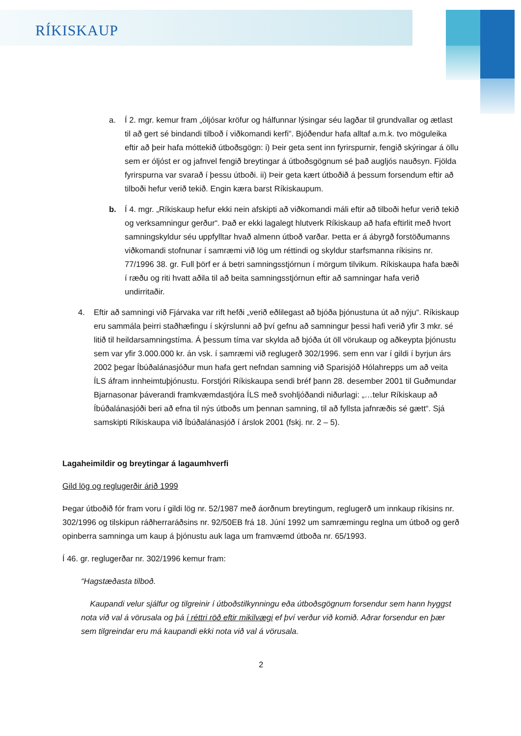RÍKISKAUP
a. Í 2. mgr. kemur fram „óljósar kröfur og hálfunnar lýsingar séu lagðar til grundvallar og ætlast til að gert sé bindandi tilboð í viðkomandi kerfi”. Bjóðendur hafa alltaf a.m.k. tvo möguleika eftir að þeir hafa móttekið útboðsgögn: i) Þeir geta sent inn fyrirspurnir, fengið skýringar á öllu sem er óljóst er og jafnvel fengið breytingar á útboðsgögnum sé það augljós nauðsyn. Fjölda fyrirspurna var svarað í þessu útboði. ii) Þeir geta kært útboðið á þessum forsendum eftir að tilboði hefur verið tekið. Engin kæra barst Ríkiskaupum.
b. Í 4. mgr. „Ríkiskaup hefur ekki nein afskipti að viðkomandi máli eftir að tilboði hefur verið tekið og verksamningur gerður“. Það er ekki lagalegt hlutverk Ríkiskaup að hafa eftirlit með hvort samningskyldur séu uppfylltar hvað almenn útboð varðar. Þetta er á ábyrgð forstöðumanns viðkomandi stofnunar í samræmi við lög um réttindi og skyldur starfsmanna ríkisins nr. 77/1996 38. gr. Full þörf er á betri samningsstjórnun í mörgum tilvikum. Ríkiskaupa hafa bæði í ræðu og riti hvatt aðila til að beita samningsstjórnun eftir að samningar hafa verið undirritaðir.
4. Eftir að samningi við Fjárvaka var rift hefði „verið eðlilegast að bjóða þjónustuna út að nýju“. Ríkiskaup eru sammála þeirri staðhæfingu í skýrslunni að því gefnu að samningur þessi hafi verið yfir 3 mkr. sé litið til heildarsamningstíma. Á þessum tíma var skylda að bjóða út öll vörukaup og aðkeypta þjónustu sem var yfir 3.000.000 kr. án vsk. í samræmi við reglugerð 302/1996. sem enn var í gildi í byrjun árs 2002 þegar Íbúðalánasjóður mun hafa gert nefndan samning við Sparisjóð Hólahrepps um að veita ÍLS áfram innheimtuþjónustu. Forstjóri Ríkiskaupa sendi bréf þann 28. desember 2001 til Guðmundar Bjarnasonar þáverandi framkvæmdastjóra ÍLS með svohljóðandi niðurlagi: „…telur Ríkiskaup að Íbúðalánasjóði beri að efna til nýs útboðs um þennan samning, til að fyllsta jafnræðis sé gætt“. Sjá samskipti Ríkiskaupa við Íbúðalánasjóð í árslok 2001 (fskj. nr. 2 – 5).
Lagaheimildir og breytingar á lagaumhverfi
Gild lög og reglugerðir árið 1999
Þegar útboðið fór fram voru í gildi lög nr. 52/1987 með áorðnum breytingum, reglugerð um innkaup ríkisins nr. 302/1996 og tilskipun ráðherraráðsins nr. 92/50EB frá 18. Júní 1992 um samræmingu reglna um útboð og gerð opinberra samninga um kaup á þjónustu auk laga um framvæmd útboða nr. 65/1993.
Í 46. gr. reglugerðar nr. 302/1996 kemur fram:
“Hagstæðasta tilboð.
Kaupandi velur sjálfur og tilgreinir í útboðstilkynningu eða útboðsgögnum forsendur sem hann hyggst nota við val á vörusala og þá í réttri röð eftir mikilvægi ef því verður við komið. Aðrar forsendur en þær sem tilgreindar eru má kaupandi ekki nota við val á vörusala.
2